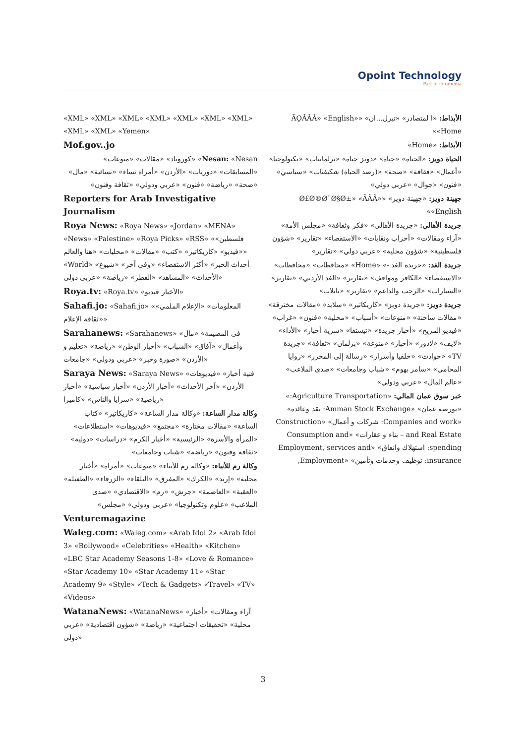Opoint Technology
Part of Infomedia
الأبذاط: «ا لمتصادر» «تبرل...ان» «ÃǪÂÂÂ» «English» «Home»
الأبذاط: «Home»
الحياة دويز: «الحياة» «حياة» «دويز حياة» «برلمانيات» «تكنولوجيا» «أعمال» «فقافة» «صحة» «(رصد الحياة) شكيفنات» «سياسي» «فنون» «جوال» «عربي دولي»
جهينة دويز: «جهينة دويز» «Ø£Ø®Ø¨Ø§Ø±» «ÃÂÂ» «English»
جريدة الأهالي: «جريدة الأهالي» «فكر وثقافة» «مجلس الأمة» «آراء ومقالات» «أحزاب ونقابات» «الاستقصاء» «تقارير» «شؤون فلسطينية» «شؤون محلية» «عربي دولي» «تقارير»
جريدة الغد: «جريدة الغد -» «Home» «محافظات» «محافظات» «الاستقصاء» «الكافر ومواقف» «تقارير» «الغد الأردني» «تقارير» «السيارات» «الرحب والداعم» «تقارير» «تايلات»
جريدة دويز: «جريدة دويز» «كاريكاتير» «سلايد» «مقالات مخترقة» «مقالات ساخنة» «منوعات» «أسباب» «محلية» «فنون» «غراب» «فيديو المريخ» «أخبار جريدة» «تيستقا» «سرية أخبار» «الأداء» «لايف» «لادور» «أخبار» «منوعة» «برلمان» «ثقافة» «جريدة TV» «حوادث» «خلفيا وأسرار» «رسالة إلى المحرر» «زوايا المحامي» «سامر بهوم» «شباب وجامعات» «صدى الملاعب» «عالم المال» «عربي ودولي»
خبر سوق عمان المالي: «Agriculture Transportation:» «بورصة عمان» «Amman Stock Exchange: نقد وعائدة» «Companies and work: شركات و أعمال» «Construction and Real Estate – بناء و عقارات» «Consumption and spending: استهلاك وانفاق» «Employment, services and insurance: توظيف وخدمات وتأمين» «Employment,
«XML» «XML» «XML» «XML» «XML» «XML» «XML» «XML» «XML» «Yemen»
Mof.gov..jo
Nesan: «Nesan» «كوروناد» «مقالات» «منوعات» «المسابقات» «دوريات» «الأردن» «أمراة نساء» «نسائية» «مال» «صحة» «رياضة» «فنون» «عربي ودولي» «ثقافة وفنون»
Reporters for Arab Investigative Journalism
Roya News: «Roya News» «Jordan» «MENA» «News» «Palestine» «Roya Picks» «RSS» «فلسطين» «فيديو» «كاريكاتير» «كتب» «مقالات» «محليات» «هنا والعالم» «World» «أحداث الخبر» «أكثر الاستقصاء» «وفي آخر» «شيوع الأحداث» «المشاهد» «القطر» «رياضة» «عربي دولي»
Roya.tv: «Roya.tv» «الأخبار فيديو»
Sahafi.jo: «Sahafi.jo» «المعلومات» «الإعلام الملمي» «ثقافة الإعلام»
Sarahanews: «Sarahanews» «في المصيمة» «مال وأعمال» «آفاق» «الشباب» «أخبار الوطن» «رياضة» «تعليم و الأردن» «صورة وخبر» «عربي ودولي» «جامعات»
Saraya News: «Saraya News» «فنية أخبار» «فيديوهات الأردن» «آخر الأحداث» «أخبار الأردن» «أخبار سياسية» «أخبار رياضية» «سرايا والناس» «كاميرا»
وكالة مدار الساعة: «وكالة مدار الساعة» «كاريكاتير» «كتاب الساعة» «مقالات مختارة» «مجتمع» «فيديوهات» «استطلاعات» «المرأة والأسرة» «الرئيسية» «أخبار الكرم» «دراسات» «دولية» «ثقافة وفنون» «رياضة» «شباب وجامعات»
وكالة رم للأنباء: «وكالة رم للأنباء» «منوعات» «أمراة» «أخبار محلية» «إربد» «الكرك» «المفرق» «البلقاء» «الزرقاء» «الطفيلة» «العقبة» «العاصمة» «جرش» «رم» «الاقتصادي» «صدى الملاعب» «علوم وتكنولوجيا» «عربي ودولي» «مجلس»
Venturemagazine
Waleg.com: «Waleg.com» «Arab Idol 2» «Arab Idol 3» «Bollywood» «Celebrities» «Health» «Kitchen» «LBC Star Academy Seasons 1-8» «Love & Romance» «Star Academy 10» «Star Academy 11» «Star Academy 9» «Style» «Tech & Gadgets» «Travel» «TV» «Videos»
WatanaNews: «WatanaNews» «آراء ومقالات» «أخبار محلية» «تحقيقات اجتماعية» «رياضة» «شؤون اقتصادية» «عربي دولي»
3